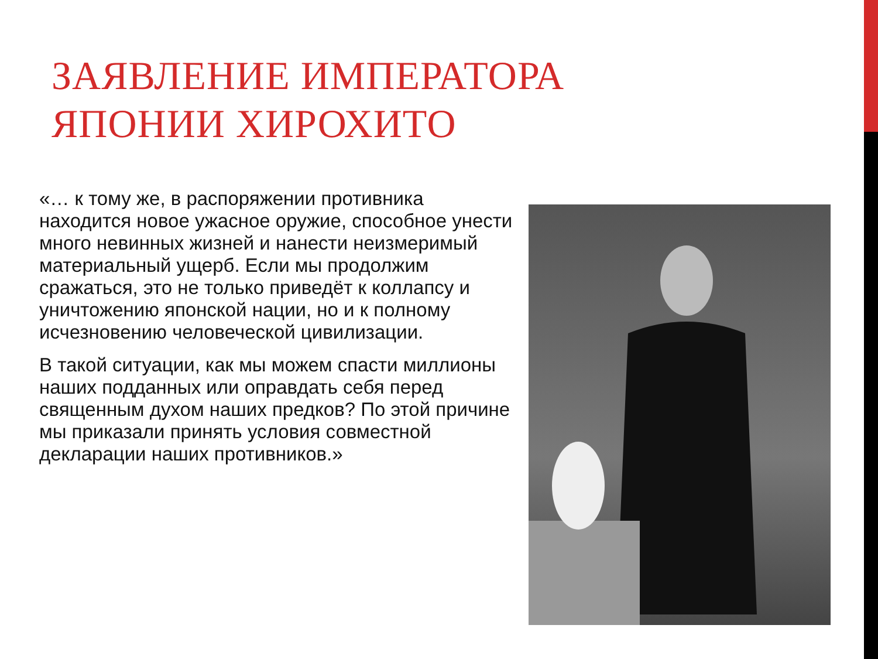ЗАЯВЛЕНИЕ ИМПЕРАТОРА
ЯПОНИИ ХИРОХИТО
«… к тому же, в распоряжении противника находится новое ужасное оружие, способное унести много невинных жизней и нанести неизмеримый материальный ущерб. Если мы продолжим сражаться, это не только приведёт к коллапсу и уничтожению японской нации, но и к полному исчезновению человеческой цивилизации.
В такой ситуации, как мы можем спасти миллионы наших подданных или оправдать себя перед священным духом наших предков? По этой причине мы приказали принять условия совместной декларации наших противников.»